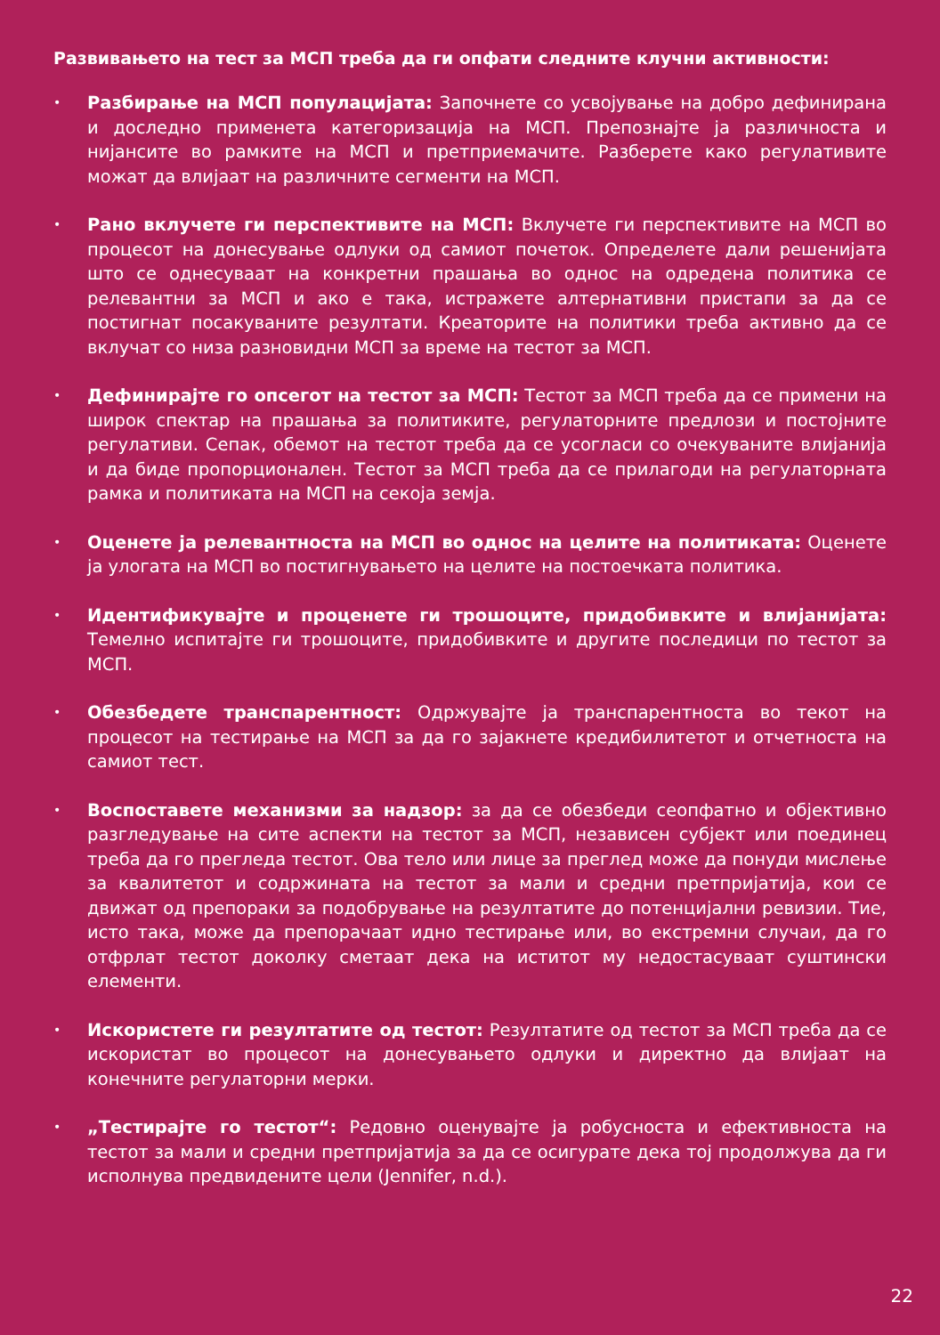Развивањето на тест за МСП треба да ги опфати следните клучни активности:
• Разбирање на МСП популацијата: Започнете со усвојување на добро дефинирана и доследно применета категоризација на МСП. Препознајте ја различноста и нијансите во рамките на МСП и претприемачите. Разберете како регулативите можат да влијаат на различните сегменти на МСП.
• Рано вклучете ги перспективите на МСП: Вклучете ги перспективите на МСП во процесот на донесување одлуки од самиот почеток. Определете дали решенијата што се однесуваат на конкретни прашања во однос на одредена политика се релевантни за МСП и ако е така, истражете алтернативни пристапи за да се постигнат посакуваните резултати. Креаторите на политики треба активно да се вклучат со низа разновидни МСП за време на тестот за МСП.
• Дефинирајте го опсегот на тестот за МСП: Тестот за МСП треба да се примени на широк спектар на прашања за политиките, регулаторните предлози и постојните регулативи. Сепак, обемот на тестот треба да се усогласи со очекуваните влијанија и да биде пропорционален. Тестот за МСП треба да се прилагоди на регулаторната рамка и политиката на МСП на секоја земја.
• Оценете ја релевантноста на МСП во однос на целите на политиката: Оценете ја улогата на МСП во постигнувањето на целите на постоечката политика.
• Идентификувајте и проценете ги трошоците, придобивките и влијанијата: Темелно испитајте ги трошоците, придобивките и другите последици по тестот за МСП.
• Обезбедете транспарентност: Одржувајте ја транспарентноста во текот на процесот на тестирање на МСП за да го зајакнете кредибилитетот и отчетноста на самиот тест.
• Воспоставете механизми за надзор: за да се обезбеди сеопфатно и објективно разгледување на сите аспекти на тестот за МСП, независен субјект или поединец треба да го прегледа тестот. Ова тело или лице за преглед може да понуди мислење за квалитетот и содржината на тестот за мали и средни претпријатија, кои се движат од препораки за подобрување на резултатите до потенцијални ревизии. Тие, исто така, може да препорачаат идно тестирање или, во екстремни случаи, да го отфрлат тестот доколку сметаат дека на иститот му недостасуваат суштински елементи.
• Искористете ги резултатите од тестот: Резултатите од тестот за МСП треба да се искористат во процесот на донесувањето одлуки и директно да влијаат на конечните регулаторни мерки.
• „Тестирајте го тестот“: Редовно оценувајте ја робусноста и ефективноста на тестот за мали и средни претпријатија за да се осигурате дека тој продолжува да ги исполнува предвидените цели (Jennifer, n.d.).
22